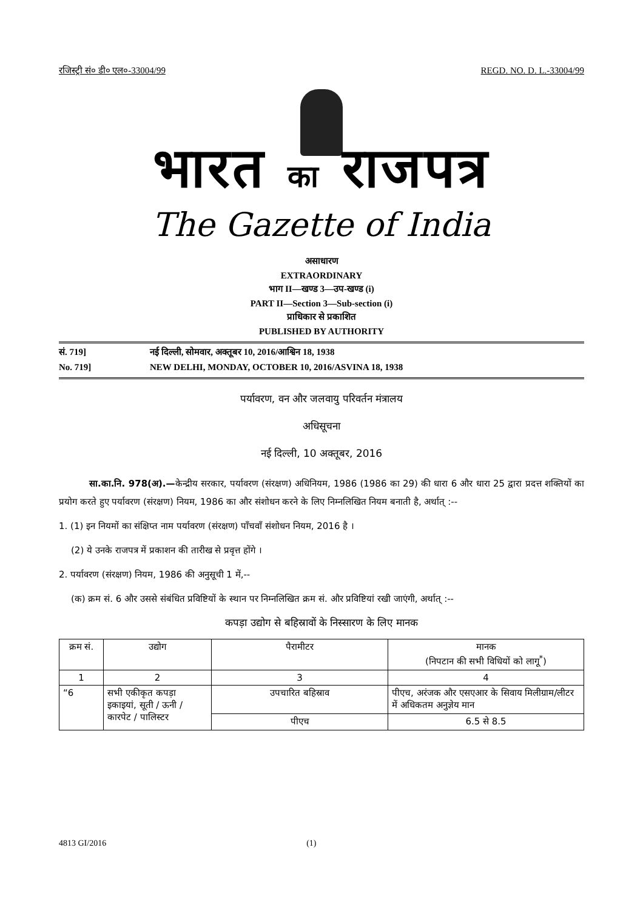रजिस्ट्री सं० डी० एल०-33004/99 REGD. NO. D. L.-33004/99
भारत का राजपत्र
The Gazette of India
असाधारण
EXTRAORDINARY
भाग II—खण्ड 3—उप-खण्ड (i)
PART II—Section 3—Sub-section (i)
प्राधिकार से प्रकाशित
PUBLISHED BY AUTHORITY
सं. 719] नई दिल्ली, सोमवार, अक्तूबर 10, 2016/आश्विन 18, 1938
No. 719] NEW DELHI, MONDAY, OCTOBER 10, 2016/ASVINA 18, 1938
पर्यावरण, वन और जलवायु परिवर्तन मंत्रालय
अधिसूचना
नई दिल्ली, 10 अक्तूबर, 2016
सा.का.नि. 978(अ).—केन्द्रीय सरकार, पर्यावरण (संरक्षण) अधिनियम, 1986 (1986 का 29) की धारा 6 और धारा 25 द्वारा प्रदत्त शक्तियों का प्रयोग करते हुए पर्यावरण (संरक्षण) नियम, 1986 का और संशोधन करने के लिए निम्नलिखित नियम बनाती है, अर्थात् :--
1. (1) इन नियमों का संक्षिप्त नाम पर्यावरण (संरक्षण) पाँचवाँ संशोधन नियम, 2016 है ।
(2) ये उनके राजपत्र में प्रकाशन की तारीख से प्रवृत्त होंगे ।
2. पर्यावरण (संरक्षण) नियम, 1986 की अनुसूची 1 में,--
(क) क्रम सं. 6 और उससे संबंधित प्रविष्टियों के स्थान पर निम्नलिखित क्रम सं. और प्रविष्टियां रखी जाएंगी, अर्थात् :--
कपड़ा उद्योग से बहिस्रावों के निस्सारण के लिए मानक
| क्रम सं. | उद्योग | पैरामीटर | मानक (निपटान की सभी विधियों को लागू<sup>*</sup>) |
| --- | --- | --- | --- |
| 1 | 2 | 3 | 4 |
| “6 | सभी एकीकृत कपड़ा इकाइयां, सूती / ऊनी / कारपेट / पालिस्टर | उपचारित बहिस्राव | पीएच, अरंजक और एसएआर के सिवाय मिलीग्राम/लीटर में अधिकतम अनुज्ञेय मान |
| | | पीएच | 6.5 से 8.5 |
4813 GI/2016 (1)